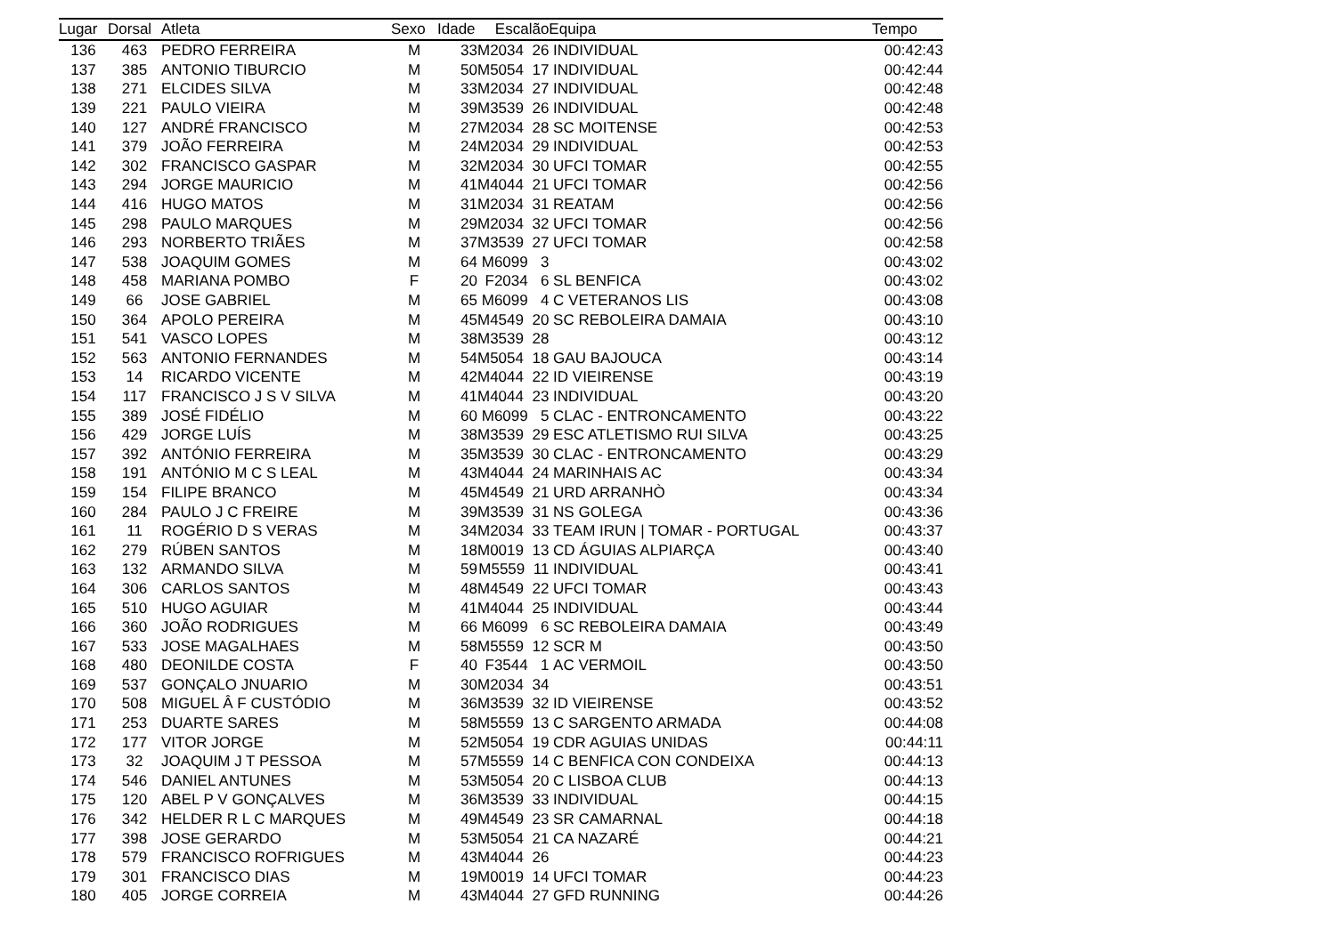| Lugar | Dorsal | Atleta | Sexo | Idade | Escalão | Equipa | Tempo |
| --- | --- | --- | --- | --- | --- | --- | --- |
| 136 | 463 | PEDRO FERREIRA | M | 33 | M2034 26 | INDIVIDUAL | 00:42:43 |
| 137 | 385 | ANTONIO TIBURCIO | M | 50 | M5054 17 | INDIVIDUAL | 00:42:44 |
| 138 | 271 | ELCIDES SILVA | M | 33 | M2034 27 | INDIVIDUAL | 00:42:48 |
| 139 | 221 | PAULO VIEIRA | M | 39 | M3539 26 | INDIVIDUAL | 00:42:48 |
| 140 | 127 | ANDRÉ FRANCISCO | M | 27 | M2034 28 | SC MOITENSE | 00:42:53 |
| 141 | 379 | JOÃO FERREIRA | M | 24 | M2034 29 | INDIVIDUAL | 00:42:53 |
| 142 | 302 | FRANCISCO GASPAR | M | 32 | M2034 30 | UFCI TOMAR | 00:42:55 |
| 143 | 294 | JORGE MAURICIO | M | 41 | M4044 21 | UFCI TOMAR | 00:42:56 |
| 144 | 416 | HUGO MATOS | M | 31 | M2034 31 | REATAM | 00:42:56 |
| 145 | 298 | PAULO MARQUES | M | 29 | M2034 32 | UFCI TOMAR | 00:42:56 |
| 146 | 293 | NORBERTO TRIÃES | M | 37 | M3539 27 | UFCI TOMAR | 00:42:58 |
| 147 | 538 | JOAQUIM GOMES | M | 64 | M6099 3 | | 00:43:02 |
| 148 | 458 | MARIANA POMBO | F | 20 | F2034 6 | SL BENFICA | 00:43:02 |
| 149 | 66 | JOSE GABRIEL | M | 65 | M6099 4 | C VETERANOS LIS | 00:43:08 |
| 150 | 364 | APOLO PEREIRA | M | 45 | M4549 20 | SC REBOLEIRA DAMAIA | 00:43:10 |
| 151 | 541 | VASCO LOPES | M | 38 | M3539 28 | | 00:43:12 |
| 152 | 563 | ANTONIO FERNANDES | M | 54 | M5054 18 | GAU BAJOUCA | 00:43:14 |
| 153 | 14 | RICARDO VICENTE | M | 42 | M4044 22 | ID VIEIRENSE | 00:43:19 |
| 154 | 117 | FRANCISCO J S V SILVA | M | 41 | M4044 23 | INDIVIDUAL | 00:43:20 |
| 155 | 389 | JOSÉ FIDÉLIO | M | 60 | M6099 5 | CLAC - ENTRONCAMENTO | 00:43:22 |
| 156 | 429 | JORGE LUÍS | M | 38 | M3539 29 | ESC ATLETISMO RUI SILVA | 00:43:25 |
| 157 | 392 | ANTÓNIO FERREIRA | M | 35 | M3539 30 | CLAC - ENTRONCAMENTO | 00:43:29 |
| 158 | 191 | ANTÓNIO M C S LEAL | M | 43 | M4044 24 | MARINHAIS AC | 00:43:34 |
| 159 | 154 | FILIPE BRANCO | M | 45 | M4549 21 | URD ARRANHÒ | 00:43:34 |
| 160 | 284 | PAULO J C FREIRE | M | 39 | M3539 31 | NS GOLEGA | 00:43:36 |
| 161 | 11 | ROGÉRIO D S VERAS | M | 34 | M2034 33 | TEAM IRUN / TOMAR - PORTUGAL | 00:43:37 |
| 162 | 279 | RÚBEN SANTOS | M | 18 | M0019 13 | CD ÁGUIAS ALPIARÇA | 00:43:40 |
| 163 | 132 | ARMANDO SILVA | M | 59 | M5559 11 | INDIVIDUAL | 00:43:41 |
| 164 | 306 | CARLOS SANTOS | M | 48 | M4549 22 | UFCI TOMAR | 00:43:43 |
| 165 | 510 | HUGO AGUIAR | M | 41 | M4044 25 | INDIVIDUAL | 00:43:44 |
| 166 | 360 | JOÃO RODRIGUES | M | 66 | M6099 6 | SC REBOLEIRA DAMAIA | 00:43:49 |
| 167 | 533 | JOSE MAGALHAES | M | 58 | M5559 12 | SCR M | 00:43:50 |
| 168 | 480 | DEONILDE COSTA | F | 40 | F3544 1 | AC VERMOIL | 00:43:50 |
| 169 | 537 | GONÇALO JNUARIO | M | 30 | M2034 34 | | 00:43:51 |
| 170 | 508 | MIGUEL Â F CUSTÓDIO | M | 36 | M3539 32 | ID VIEIRENSE | 00:43:52 |
| 171 | 253 | DUARTE SARES | M | 58 | M5559 13 | C SARGENTO ARMADA | 00:44:08 |
| 172 | 177 | VITOR JORGE | M | 52 | M5054 19 | CDR AGUIAS UNIDAS | 00:44:11 |
| 173 | 32 | JOAQUIM J T PESSOA | M | 57 | M5559 14 | C BENFICA CON CONDEIXA | 00:44:13 |
| 174 | 546 | DANIEL ANTUNES | M | 53 | M5054 20 | C LISBOA CLUB | 00:44:13 |
| 175 | 120 | ABEL P V GONÇALVES | M | 36 | M3539 33 | INDIVIDUAL | 00:44:15 |
| 176 | 342 | HELDER R L C MARQUES | M | 49 | M4549 23 | SR CAMARNAL | 00:44:18 |
| 177 | 398 | JOSE GERARDO | M | 53 | M5054 21 | CA NAZARÉ | 00:44:21 |
| 178 | 579 | FRANCISCO ROFRIGUES | M | 43 | M4044 26 | | 00:44:23 |
| 179 | 301 | FRANCISCO DIAS | M | 19 | M0019 14 | UFCI TOMAR | 00:44:23 |
| 180 | 405 | JORGE CORREIA | M | 43 | M4044 27 | GFD RUNNING | 00:44:26 |